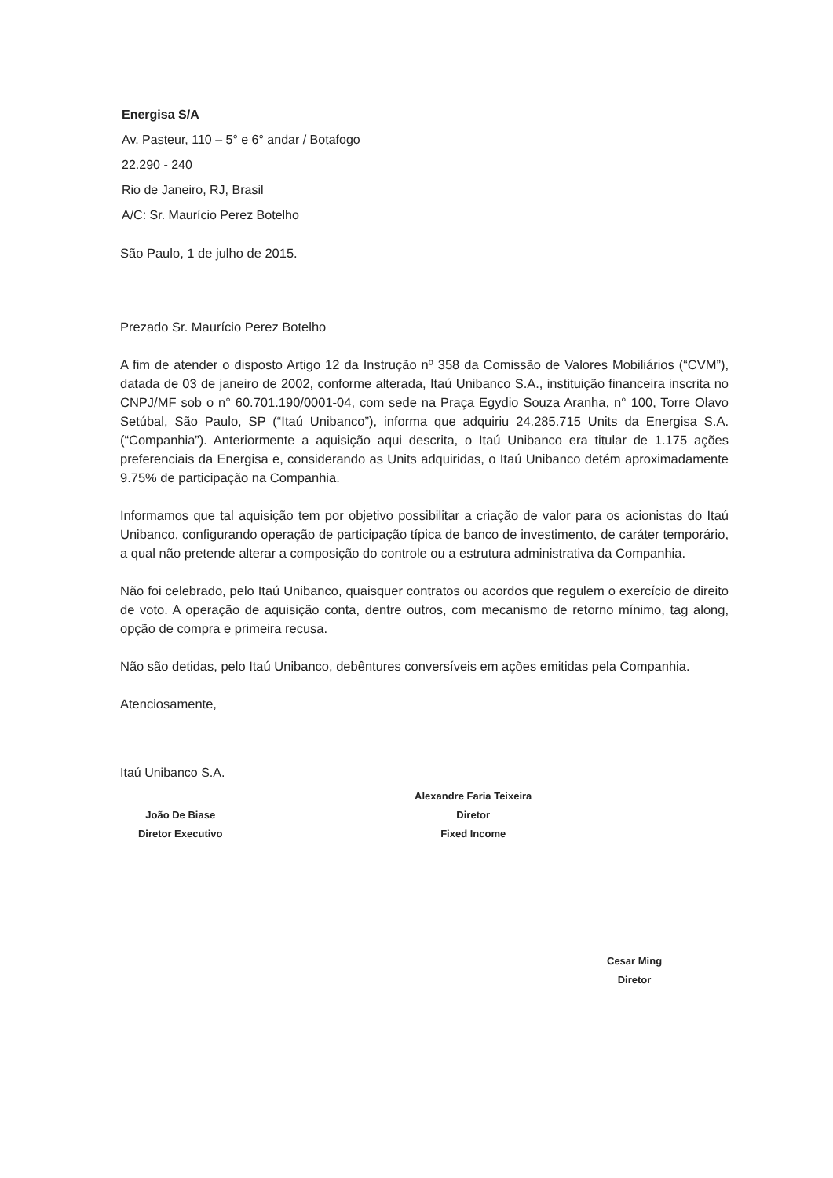Energisa S/A
Av. Pasteur, 110 – 5° e 6° andar / Botafogo
22.290 - 240
Rio de Janeiro, RJ, Brasil
A/C: Sr. Maurício Perez Botelho
São Paulo, 1 de julho de 2015.
Prezado Sr. Maurício Perez Botelho
A fim de atender o disposto Artigo 12 da Instrução nº 358 da Comissão de Valores Mobiliários (“CVM”), datada de 03 de janeiro de 2002, conforme alterada, Itaú Unibanco S.A., instituição financeira inscrita no CNPJ/MF sob o n° 60.701.190/0001-04, com sede na Praça Egydio Souza Aranha, n° 100, Torre Olavo Setúbal, São Paulo, SP (“Itaú Unibanco”), informa que adquiriu 24.285.715 Units da Energisa S.A. (“Companhia”). Anteriormente a aquisição aqui descrita, o Itaú Unibanco era titular de 1.175 ações preferenciais da Energisa e, considerando as Units adquiridas, o Itaú Unibanco detém aproximadamente 9.75% de participação na Companhia.
Informamos que tal aquisição tem por objetivo possibilitar a criação de valor para os acionistas do Itaú Unibanco, configurando operação de participação típica de banco de investimento, de caráter temporário, a qual não pretende alterar a composição do controle ou a estrutura administrativa da Companhia.
Não foi celebrado, pelo Itaú Unibanco, quaisquer contratos ou acordos que regulem o exercício de direito de voto. A operação de aquisição conta, dentre outros, com mecanismo de retorno mínimo, tag along, opção de compra e primeira recusa.
Não são detidas, pelo Itaú Unibanco, debêntures conversíveis em ações emitidas pela Companhia.
Atenciosamente,
Itaú Unibanco S.A.
João De Biase
Diretor Executivo
Alexandre Faria Teixeira
Diretor
Fixed Income
Cesar Ming
Diretor